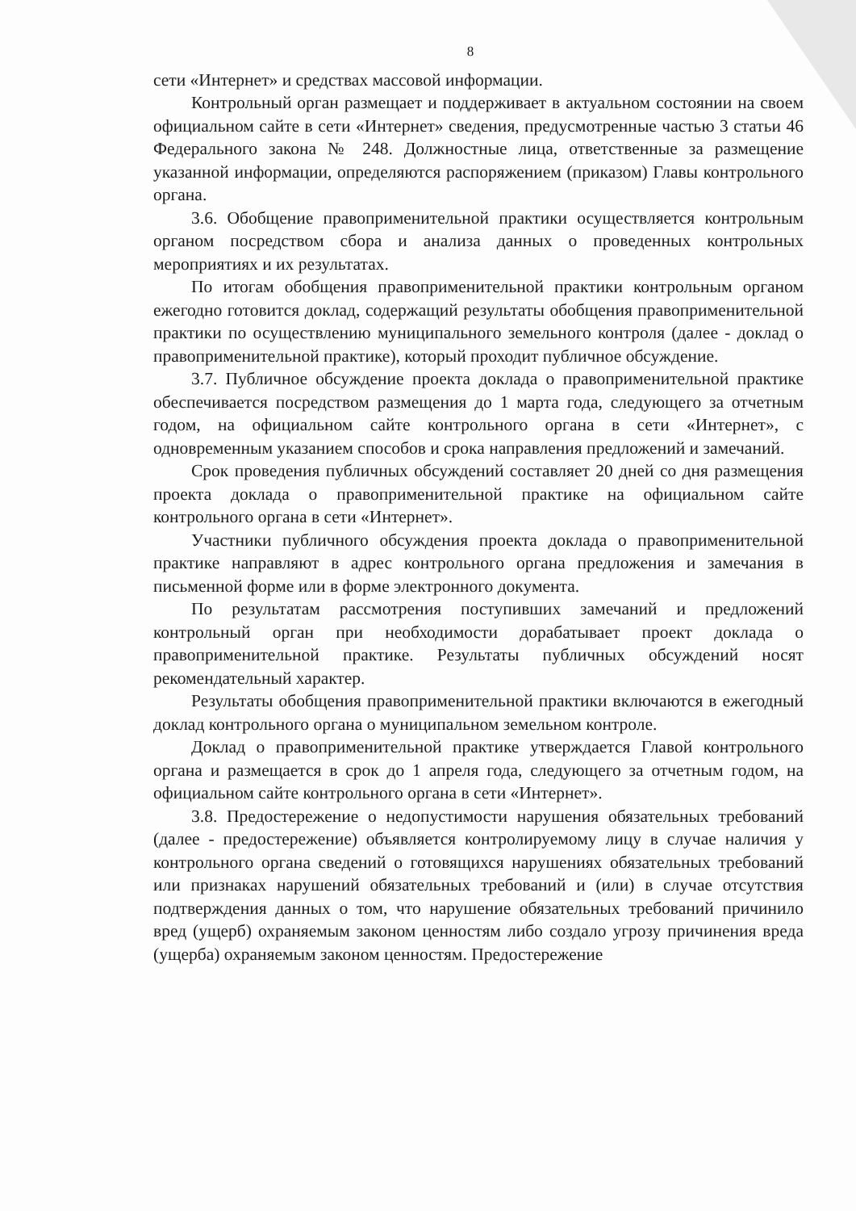8
сети «Интернет» и средствах массовой информации.
Контрольный орган размещает и поддерживает в актуальном состоянии на своем официальном сайте в сети «Интернет» сведения, предусмотренные частью 3 статьи 46 Федерального закона № 248. Должностные лица, ответственные за размещение указанной информации, определяются распоряжением (приказом) Главы контрольного органа.
3.6. Обобщение правоприменительной практики осуществляется контрольным органом посредством сбора и анализа данных о проведенных контрольных мероприятиях и их результатах.
По итогам обобщения правоприменительной практики контрольным органом ежегодно готовится доклад, содержащий результаты обобщения правоприменительной практики по осуществлению муниципального земельного контроля (далее - доклад о правоприменительной практике), который проходит публичное обсуждение.
3.7. Публичное обсуждение проекта доклада о правоприменительной практике обеспечивается посредством размещения до 1 марта года, следующего за отчетным годом, на официальном сайте контрольного органа в сети «Интернет», с одновременным указанием способов и срока направления предложений и замечаний.
Срок проведения публичных обсуждений составляет 20 дней со дня размещения проекта доклада о правоприменительной практике на официальном сайте контрольного органа в сети «Интернет».
Участники публичного обсуждения проекта доклада о правоприменительной практике направляют в адрес контрольного органа предложения и замечания в письменной форме или в форме электронного документа.
По результатам рассмотрения поступивших замечаний и предложений контрольный орган при необходимости дорабатывает проект доклада о правоприменительной практике. Результаты публичных обсуждений носят рекомендательный характер.
Результаты обобщения правоприменительной практики включаются в ежегодный доклад контрольного органа о муниципальном земельном контроле.
Доклад о правоприменительной практике утверждается Главой контрольного органа и размещается в срок до 1 апреля года, следующего за отчетным годом, на официальном сайте контрольного органа в сети «Интернет».
3.8. Предостережение о недопустимости нарушения обязательных требований (далее - предостережение) объявляется контролируемому лицу в случае наличия у контрольного органа сведений о готовящихся нарушениях обязательных требований или признаках нарушений обязательных требований и (или) в случае отсутствия подтверждения данных о том, что нарушение обязательных требований причинило вред (ущерб) охраняемым законом ценностям либо создало угрозу причинения вреда (ущерба) охраняемым законом ценностям. Предостережение